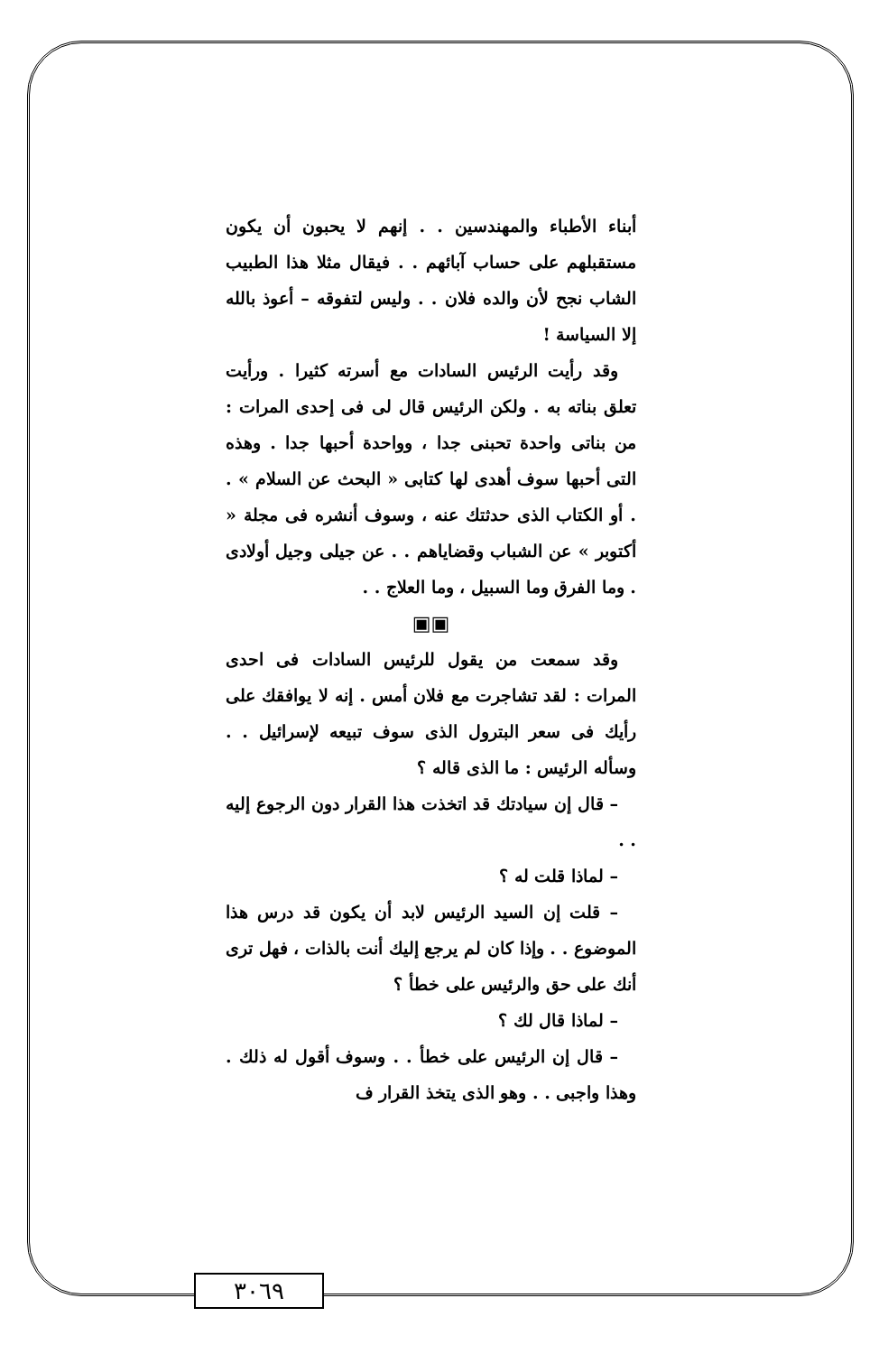أبناء الأطباء والمهندسين . . إنهم لا يحبون أن يكون مستقبلهم على حساب آبائهم . . فيقال مثلا هذا الطبيب الشاب نجح لأن والده فلان . . وليس لتفوقه – أعوذ بالله إلا السياسة !
وقد رأيت الرئيس السادات مع أسرته كثيرا . ورأيت تعلق بناته به . ولكن الرئيس قال لى فى إحدى المرات : من بناتى واحدة تحبنى جدا ، وواحدة أحبها جدا . وهذه التى أحبها سوف أهدى لها كتابى « البحث عن السلام » . . أو الكتاب الذى حدثتك عنه ، وسوف أنشره فى مجلة « أكتوبر » عن الشباب وقضاياهم . . عن جيلى وجيل أولادى . وما الفرق وما السبيل ، وما العلاج . .
▣▣
وقد سمعت من يقول للرئيس السادات فى احدى المرات : لقد تشاجرت مع فلان أمس . إنه لا يوافقك على رأيك فى سعر البترول الذى سوف تبيعه لإسرائيل . . وسأله الرئيس : ما الذى قاله ؟
– قال إن سيادتك قد اتخذت هذا القرار دون الرجوع إليه . .
– لماذا قلت له ؟
– قلت إن السيد الرئيس لابد أن يكون قد درس هذا الموضوع . . وإذا كان لم يرجع إليك أنت بالذات ، فهل ترى أنك على حق والرئيس على خطأ ؟
– لماذا قال لك ؟
– قال إن الرئيس على خطأ . . وسوف أقول له ذلك . وهذا واجبى . . وهو الذى يتخذ القرار ف
٣٠٦٩